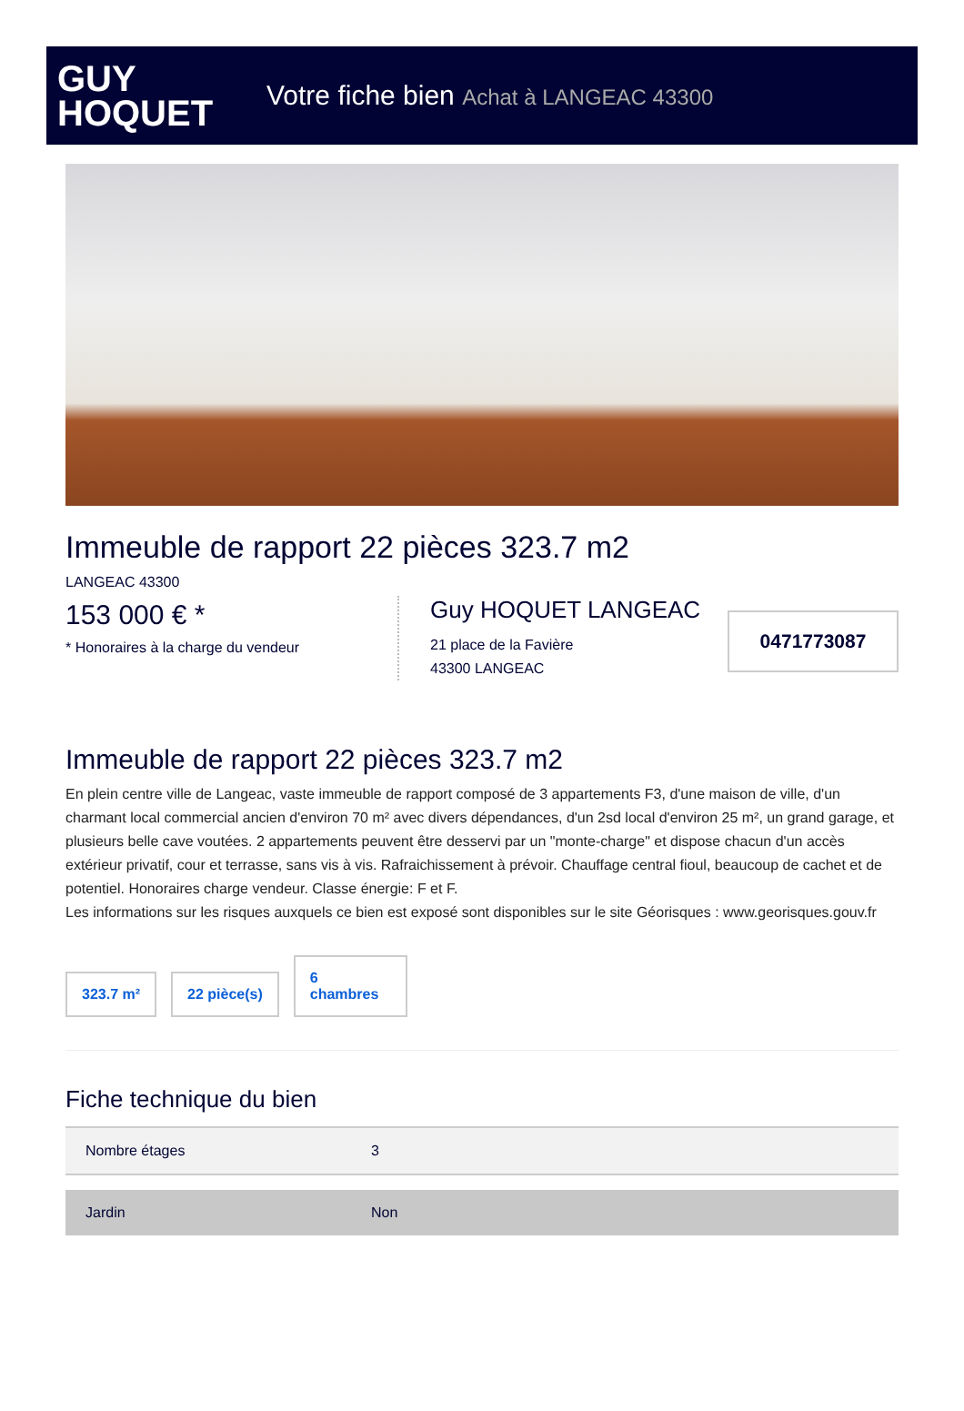GUY
HOQUET
Votre fiche bien Achat à LANGEAC 43300
Immeuble de rapport 22 pièces 323.7 m2
LANGEAC 43300
153 000 € *
* Honoraires à la charge du vendeur
Guy HOQUET LANGEAC
21 place de la Favière
43300 LANGEAC
0471773087
Immeuble de rapport 22 pièces 323.7 m2
En plein centre ville de Langeac, vaste immeuble de rapport composé de 3 appartements F3, d'une maison de ville, d'un charmant local commercial ancien d'environ 70 m² avec divers dépendances, d'un 2sd local d'environ 25 m², un grand garage, et plusieurs belle cave voutées. 2 appartements peuvent être desservi par un "monte-charge" et dispose chacun d'un accès extérieur privatif, cour et terrasse, sans vis à vis. Rafraichissement à prévoir. Chauffage central fioul, beaucoup de cachet et de potentiel. Honoraires charge vendeur. Classe énergie: F et F.
Les informations sur les risques auxquels ce bien est exposé sont disponibles sur le site Géorisques : www.georisques.gouv.fr
323.7 m²
22 pièce(s)
6
chambres
Fiche technique du bien
| Nombre étages | 3 |
| Jardin | Non |